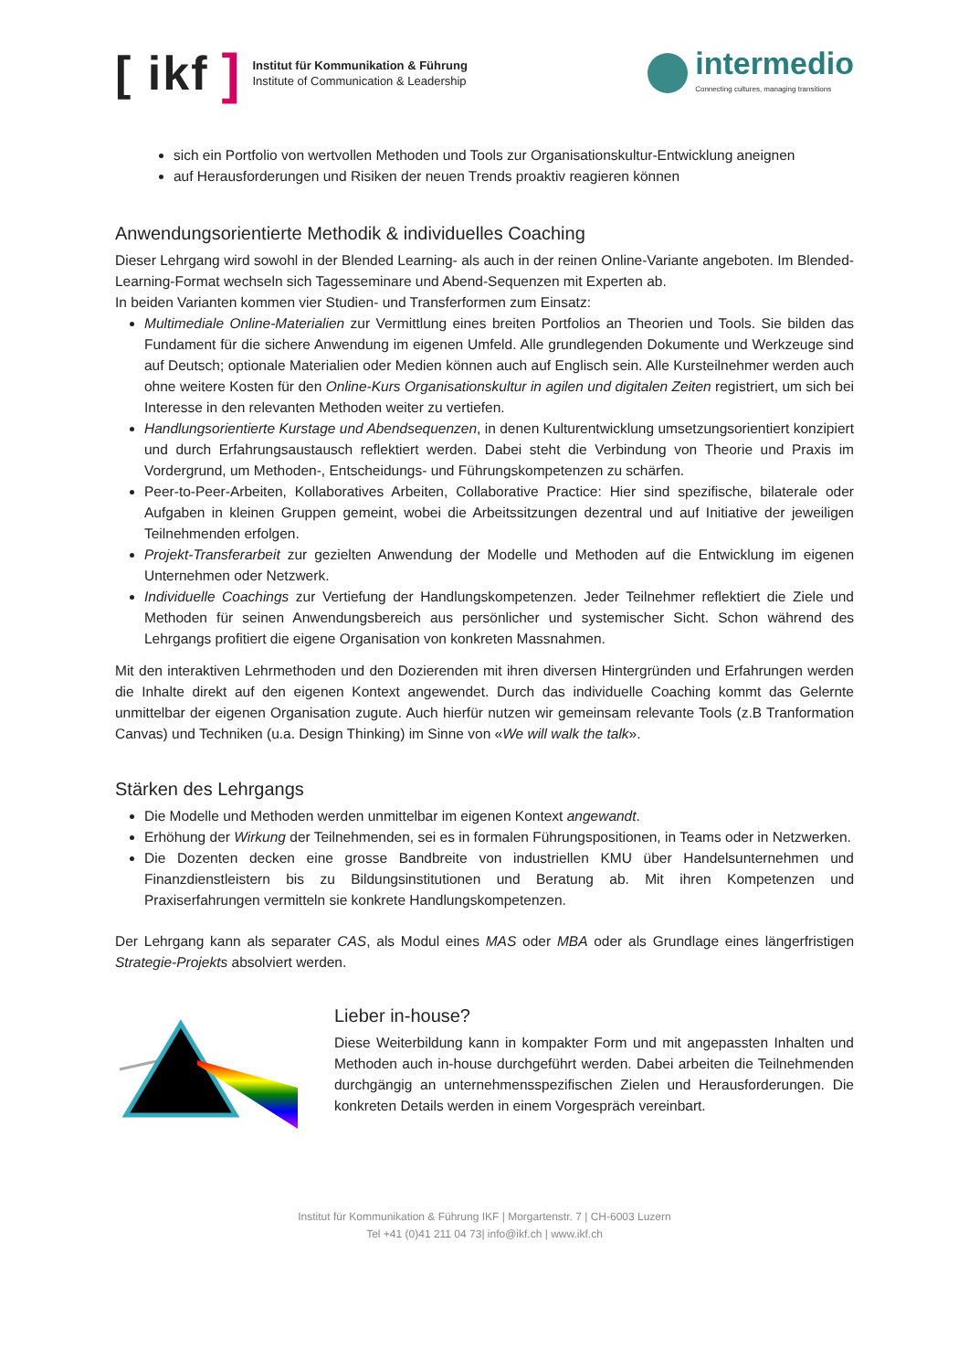[ ikf]
Institut für Kommunikation & Führung
Institute of Communication & Leadership
intermedio
Connecting cultures, managing transitions
sich ein Portfolio von wertvollen Methoden und Tools zur Organisationskultur-Entwicklung aneignen
auf Herausforderungen und Risiken der neuen Trends proaktiv reagieren können
Anwendungsorientierte Methodik & individuelles Coaching
Dieser Lehrgang wird sowohl in der Blended Learning- als auch in der reinen Online-Variante angeboten. Im Blended-Learning-Format wechseln sich Tagesseminare und Abend-Sequenzen mit Experten ab.
In beiden Varianten kommen vier Studien- und Transferformen zum Einsatz:
Multimediale Online-Materialien zur Vermittlung eines breiten Portfolios an Theorien und Tools. Sie bilden das Fundament für die sichere Anwendung im eigenen Umfeld. Alle grundlegenden Dokumente und Werkzeuge sind auf Deutsch; optionale Materialien oder Medien können auch auf Englisch sein. Alle Kursteilnehmer werden auch ohne weitere Kosten für den Online-Kurs Organisationskultur in agilen und digitalen Zeiten registriert, um sich bei Interesse in den relevanten Methoden weiter zu vertiefen.
Handlungsorientierte Kurstage und Abendsequenzen, in denen Kulturentwicklung umsetzungsorientiert konzipiert und durch Erfahrungsaustausch reflektiert werden. Dabei steht die Verbindung von Theorie und Praxis im Vordergrund, um Methoden-, Entscheidungs- und Führungskompetenzen zu schärfen.
Peer-to-Peer-Arbeiten, Kollaboratives Arbeiten, Collaborative Practice: Hier sind spezifische, bilaterale oder Aufgaben in kleinen Gruppen gemeint, wobei die Arbeitssitzungen dezentral und auf Initiative der jeweiligen Teilnehmenden erfolgen.
Projekt-Transferarbeit zur gezielten Anwendung der Modelle und Methoden auf die Entwicklung im eigenen Unternehmen oder Netzwerk.
Individuelle Coachings zur Vertiefung der Handlungskompetenzen. Jeder Teilnehmer reflektiert die Ziele und Methoden für seinen Anwendungsbereich aus persönlicher und systemischer Sicht. Schon während des Lehrgangs profitiert die eigene Organisation von konkreten Massnahmen.
Mit den interaktiven Lehrmethoden und den Dozierenden mit ihren diversen Hintergründen und Erfahrungen werden die Inhalte direkt auf den eigenen Kontext angewendet. Durch das individuelle Coaching kommt das Gelernte unmittelbar der eigenen Organisation zugute. Auch hierfür nutzen wir gemeinsam relevante Tools (z.B Tranformation Canvas) und Techniken (u.a. Design Thinking) im Sinne von «We will walk the talk».
Stärken des Lehrgangs
Die Modelle und Methoden werden unmittelbar im eigenen Kontext angewandt.
Erhöhung der Wirkung der Teilnehmenden, sei es in formalen Führungspositionen, in Teams oder in Netzwerken.
Die Dozenten decken eine grosse Bandbreite von industriellen KMU über Handelsunternehmen und Finanzdienstleistern bis zu Bildungsinstitutionen und Beratung ab. Mit ihren Kompetenzen und Praxiserfahrungen vermitteln sie konkrete Handlungskompetenzen.
Der Lehrgang kann als separater CAS, als Modul eines MAS oder MBA oder als Grundlage eines längerfristigen Strategie-Projekts absolviert werden.
Lieber in-house?
Diese Weiterbildung kann in kompakter Form und mit angepassten Inhalten und Methoden auch in-house durchgeführt werden. Dabei arbeiten die Teilnehmenden durchgängig an unternehmensspezifischen Zielen und Herausforderungen. Die konkreten Details werden in einem Vorgespräch vereinbart.
Institut für Kommunikation & Führung IKF | Morgartenstr. 7 | CH-6003 Luzern
Tel +41 (0)41 211 04 73| info@ikf.ch | www.ikf.ch